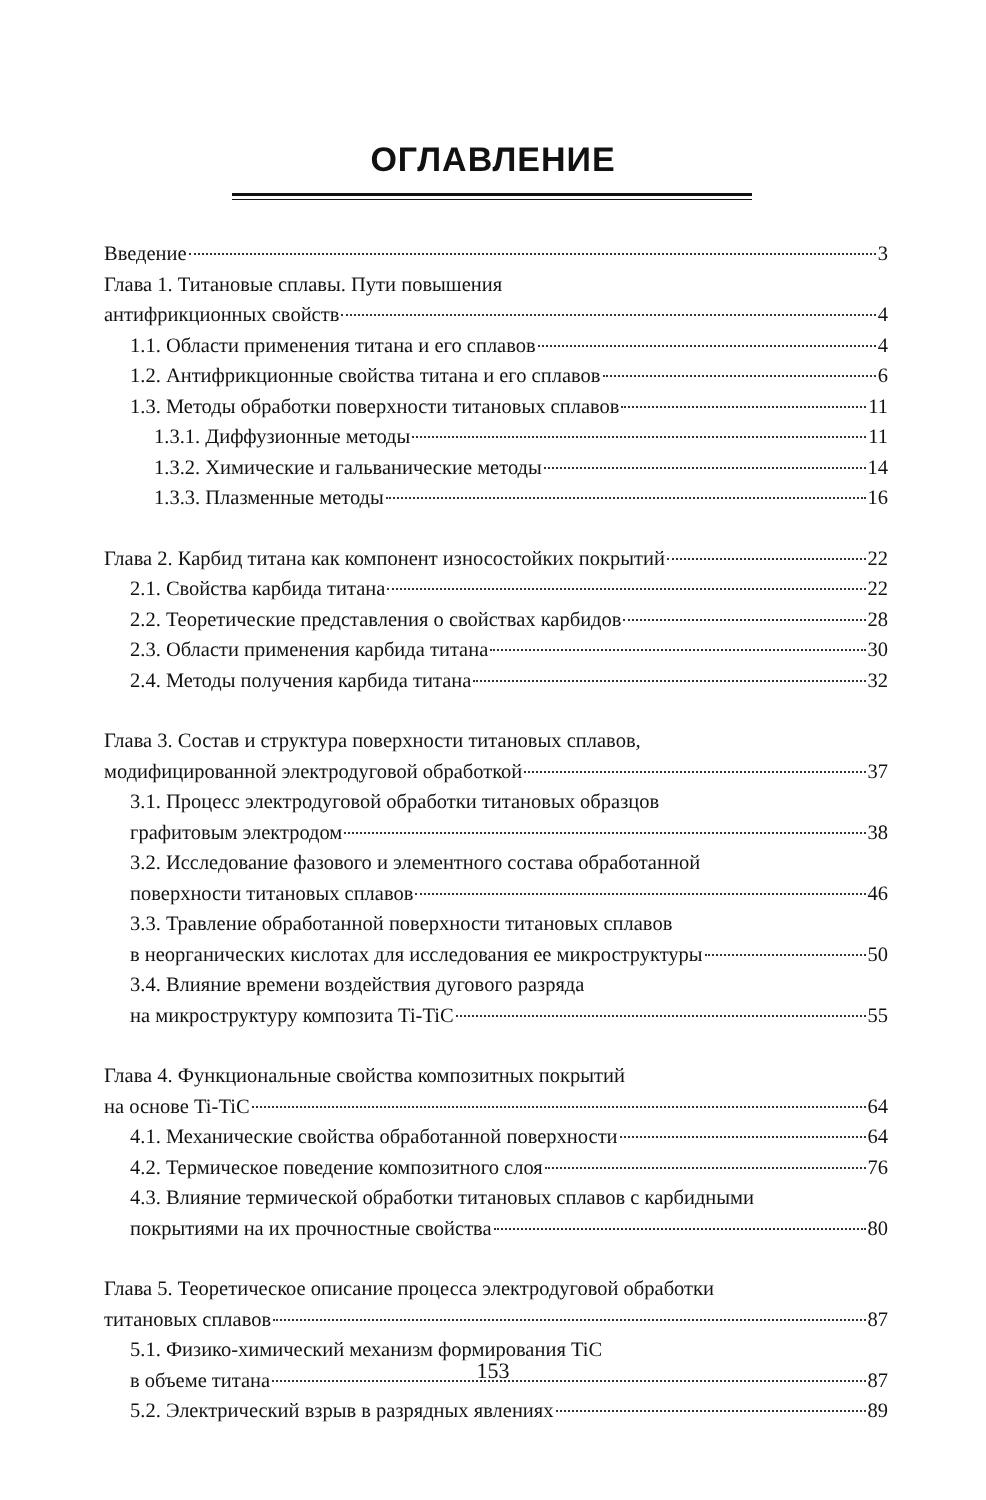ОГЛАВЛЕНИЕ
Введение 3
Глава 1. Титановые сплавы. Пути повышения
антифрикционных свойств 4
1.1. Области применения титана и его сплавов 4
1.2. Антифрикционные свойства титана и его сплавов 6
1.3. Методы обработки поверхности титановых сплавов 11
1.3.1. Диффузионные методы 11
1.3.2. Химические и гальванические методы 14
1.3.3. Плазменные методы 16
Глава 2. Карбид титана как компонент износостойких покрытий 22
2.1. Свойства карбида титана 22
2.2. Теоретические представления о свойствах карбидов 28
2.3. Области применения карбида титана 30
2.4. Методы получения карбида титана 32
Глава 3. Состав и структура поверхности титановых сплавов,
модифицированной электродуговой обработкой 37
3.1. Процесс электродуговой обработки титановых образцов
графитовым электродом 38
3.2. Исследование фазового и элементного состава обработанной
поверхности титановых сплавов 46
3.3. Травление обработанной поверхности титановых сплавов
в неорганических кислотах для исследования ее микроструктуры 50
3.4. Влияние времени воздействия дугового разряда
на микроструктуру композита Ti-TiC 55
Глава 4. Функциональные свойства композитных покрытий
на основе Ti-TiC 64
4.1. Механические свойства обработанной поверхности 64
4.2. Термическое поведение композитного слоя 76
4.3. Влияние термической обработки титановых сплавов с карбидными
покрытиями на их прочностные свойства 80
Глава 5. Теоретическое описание процесса электродуговой обработки
титановых сплавов 87
5.1. Физико-химический механизм формирования TiC
в объеме титана 87
5.2. Электрический взрыв в разрядных явлениях 89
153